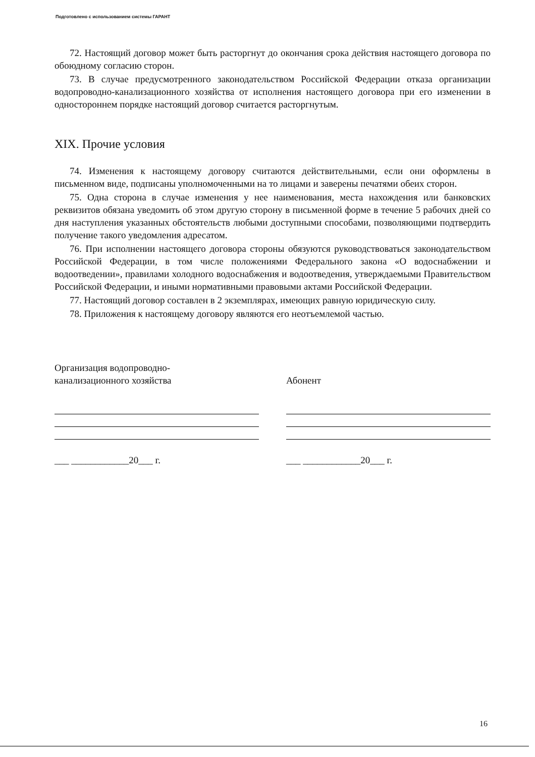Подготовлено с использованием системы ГАРАНТ
72. Настоящий договор может быть расторгнут до окончания срока действия настоящего договора по обоюдному согласию сторон.
73. В случае предусмотренного законодательством Российской Федерации отказа организации водопроводно-канализационного хозяйства от исполнения настоящего договора при его изменении в одностороннем порядке настоящий договор считается расторгнутым.
XIX. Прочие условия
74. Изменения к настоящему договору считаются действительными, если они оформлены в письменном виде, подписаны уполномоченными на то лицами и заверены печатями обеих сторон.
75. Одна сторона в случае изменения у нее наименования, места нахождения или банковских реквизитов обязана уведомить об этом другую сторону в письменной форме в течение 5 рабочих дней со дня наступления указанных обстоятельств любыми доступными способами, позволяющими подтвердить получение такого уведомления адресатом.
76. При исполнении настоящего договора стороны обязуются руководствоваться законодательством Российской Федерации, в том числе положениями Федерального закона «О водоснабжении и водоотведении», правилами холодного водоснабжения и водоотведения, утверждаемыми Правительством Российской Федерации, и иными нормативными правовыми актами Российской Федерации.
77. Настоящий договор составлен в 2 экземплярах, имеющих равную юридическую силу.
78. Приложения к настоящему договору являются его неотъемлемой частью.
Организация водопроводно-
канализационного хозяйства
___ ____________20___ г.
Абонент
___ ____________20___ г.
16